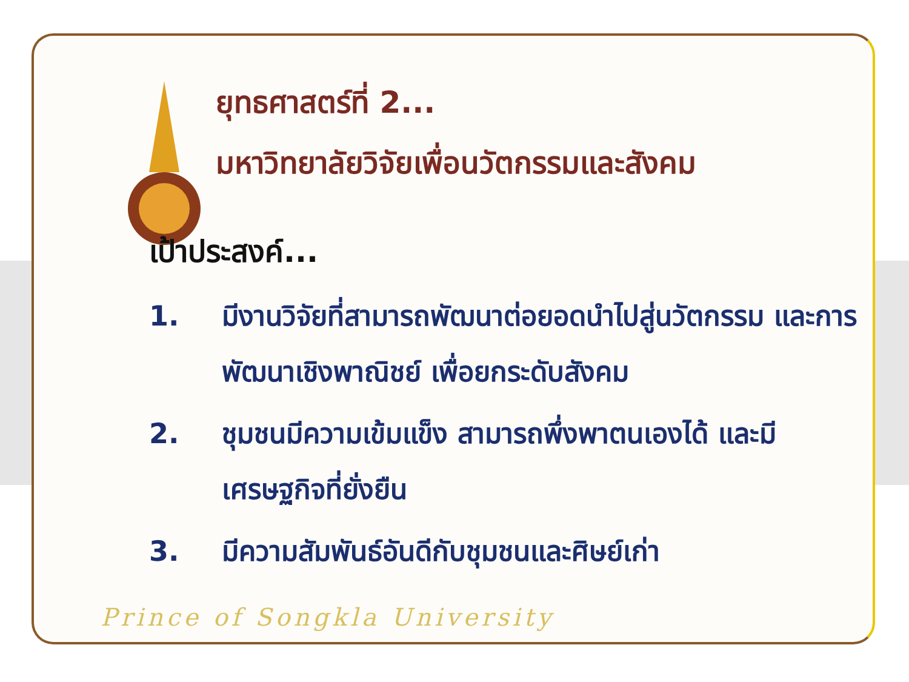ยุทธศาสตร์ที่ 2...
มหาวิทยาลัยวิจัยเพื่อนวัตกรรมและสังคม
เป้าประสงค์...
1. มีงานวิจัยที่สามารถพัฒนาต่อยอดนำไปสู่นวัตกรรม และการพัฒนาเชิงพาณิชย์ เพื่อยกระดับสังคม
2. ชุมชนมีความเข้มแข็ง สามารถพึ่งพาตนเองได้ และมีเศรษฐกิจที่ยั่งยืน
3. มีความสัมพันธ์อันดีกับชุมชนและศิษย์เก่า
Prince of Songkla University